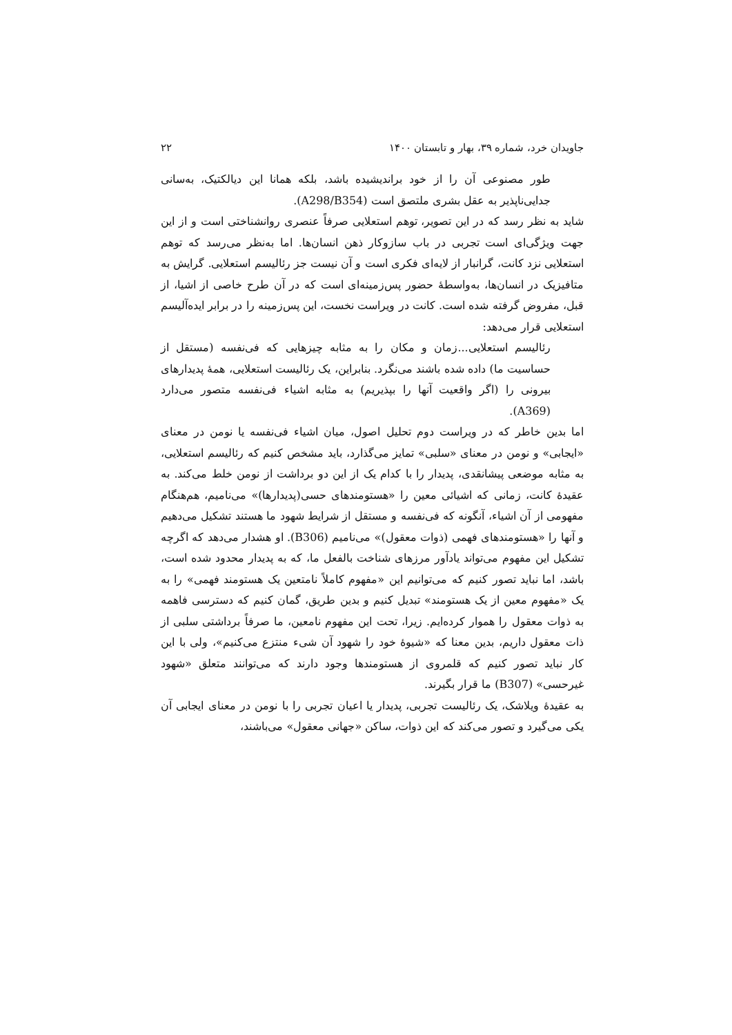جاویدان خرد، شماره ۳۹، بهار و تابستان ۱۴۰۰ ۲۲
طور مصنوعی آن را از خود برانديشيده باشد، بلکه همانا این ديالکتيک، به‌سانی جدايی‌ناپذير به عقل بشری ملتصق است (A298/B354).
شايد به نظر رسد که در اين تصوير، توهم استعلايی صرفاً عنصری روانشناختی است و از اين جهت ويژگی‌ای است تجربی در باب سازوکار ذهن انسان‌ها. اما به‌نظر می‌رسد که توهم استعلايی نزد کانت، گرانبار از لايه‌ای فکری است و آن نيست جز رئاليسم استعلايی. گرايش به متافيزيک در انسان‌ها، به‌واسطۀ حضور پس‌زمينه‌ای است که در آن طرح خاصی از اشيا، از قبل، مفروض گرفته شده است. کانت در ويراست نخست، اين پس‌زمينه را در برابر ايده‌آليسم استعلايی قرار می‌دهد:
رئاليسم استعلايی...زمان و مکان را به مثابه چيزهايی که فی‌نفسه (مستقل از حساسيت ما) داده شده باشند می‌نگرد. بنابراين، يک رئاليست استعلايی، همۀ پديدارهای بيرونی را (اگر واقعيت آنها را بپذيريم) به مثابه اشياء فی‌نفسه متصور می‌دارد (A369).
اما بدين خاطر که در ويراست دوم تحليل اصول، ميان اشياء فی‌نفسه يا نومن در معنای «ايجابی» و نومن در معنای «سلبی» تمايز می‌گذارد، بايد مشخص کنيم که رئاليسم استعلايی، به مثابه موضعی پيشانقدی، پديدار را با کدام يک از اين دو برداشت از نومن خلط می‌کند. به عقيدۀ کانت، زمانی که اشيائی معين را «هستومندهای حسی(پديدارها)» می‌ناميم، هم‌هنگام مفهومی از آن اشياء، آنگونه که فی‌نفسه و مستقل از شرايط شهود ما هستند تشکيل می‌دهيم و آنها را «هستومندهای فهمی (ذوات معقول)» می‌ناميم (B306). او هشدار می‌دهد که اگرچه تشکيل اين مفهوم می‌تواند يادآور مرزهای شناخت بالفعل ما، که به پديدار محدود شده است، باشد، اما نبايد تصور کنيم که می‌توانيم اين «مفهوم کاملاً نامتعين يک هستومند فهمی» را به يک «مفهوم معين از يک هستومند» تبديل کنيم و بدين طريق، گمان کنيم که دسترسی فاهمه به ذوات معقول را هموار کرده‌ايم. زيرا، تحت اين مفهوم نامعين، ما صرفاً برداشتی سلبی از ذات معقول داريم، بدين معنا که «شيوۀ خود را شهود آن شیء منتزع می‌کنيم»، ولی با اين کار نبايد تصور کنيم که قلمروی از هستومندها وجود دارند که می‌توانند متعلق «شهود غيرحسی» (B307) ما قرار بگيرند.
به عقيدۀ ويلاشک، يک رئاليست تجربی، پديدار يا اعيان تجربی را با نومن در معنای ايجابی آن يکی می‌گيرد و تصور می‌کند که اين ذوات، ساکن «جهانی معقول» می‌باشند،